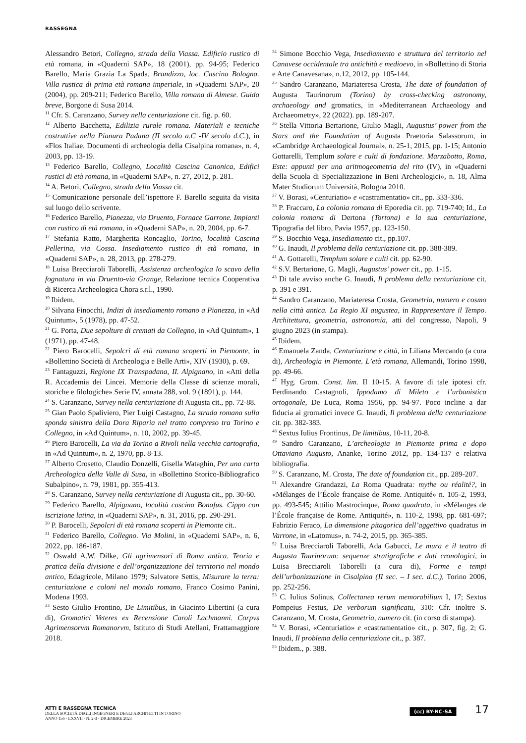RASSEGNA
Alessandro Betori, Collegno, strada della Viassa. Edificio rustico di età romana, in «Quaderni SAP», 18 (2001), pp. 94-95; Federico Barello, Maria Grazia La Spada, Brandizzo, loc. Cascina Bologna. Villa rustica di prima età romana imperiale, in «Quaderni SAP», 20 (2004), pp. 209-211; Federico Barello, Villa romana di Almese. Guida breve, Borgone di Susa 2014.
<sup>11</sup> Cfr. S. Caranzano, Survey nella centuriazione cit. fig. p. 60.
<sup>12</sup> Alberto Bacchetta, Edilizia rurale romana. Materiali e tecniche costruttive nella Pianura Padana (II secolo a.C -IV secolo d.C.), in «Flos Italiae. Documenti di archeologia della Cisalpina romana», n. 4, 2003, pp. 13-19.
<sup>13</sup> Federico Barello, Collegno, Località Cascina Canonica, Edifici rustici di età romana, in «Quaderni SAP», n. 27, 2012, p. 281.
<sup>14</sup> A. Betori, Collegno, strada della Viassa cit.
<sup>15</sup> Comunicazione personale dell’ispettore F. Barello seguita da visita sul luogo dello scrivente.
<sup>16</sup> Federico Barello, Pianezza, via Druento, Fornace Garrone. Impianti con rustico di età romana, in «Quaderni SAP», n. 20, 2004, pp. 6-7.
<sup>17</sup> Stefania Ratto, Margherita Roncaglio, Torino, località Cascina Pellerina, via Cossa. Insediamento rustico di età romana, in «Quaderni SAP», n. 28, 2013, pp. 278-279.
<sup>18</sup> Luisa Brecciaroli Taborelli, Assistenza archeologica lo scavo della fognatura in via Druento-via Grange, Relazione tecnica Cooperativa di Ricerca Archeologica Chora s.r.l., 1990.
<sup>19</sup> Ibidem.
<sup>20</sup> Silvana Finocchi, Indizi di insediamento romano a Pianezza, in «Ad Quintum», 5 (1978), pp. 47-52.
<sup>21</sup> G. Porta, Due sepolture di cremati da Collegno, in «Ad Quintum», 1 (1971), pp. 47-48.
<sup>22</sup> Piero Barocelli, Sepolcri di età romana scoperti in Piemonte, in «Bollettino Società di Archeologia e Belle Arti», XIV (1930), p. 69.
<sup>23</sup> Fantaguzzi, Regione IX Transpadana, II. Alpignano, in «Atti della R. Accademia dei Lincei. Memorie della Classe di scienze morali, storiche e filologiche» Serie IV, annata 288, vol. 9 (1891), p. 144.
<sup>24</sup> S. Caranzano, Survey nella centuriazione di Augusta cit., pp. 72-88.
<sup>25</sup> Gian Paolo Spaliviero, Pier Luigi Castagno, La strada romana sulla sponda sinistra della Dora Riparia nel tratto compreso tra Torino e Collegno, in «Ad Quintum», n. 10, 2002, pp. 39-45.
<sup>26</sup> Piero Barocelli, La via da Torino a Rivoli nella vecchia cartografia, in «Ad Quintum», n. 2, 1970, pp. 8-13.
<sup>27</sup> Alberto Crosetto, Claudio Donzelli, Gisella Wataghin, Per una carta Archeologica della Valle di Susa, in «Bollettino Storico-Bibliografico Subalpino», n. 79, 1981, pp. 355-413.
<sup>28</sup> S. Caranzano, Survey nella centuriazione di Augusta cit., pp. 30-60.
<sup>29</sup> Federico Barello, Alpignano, località cascina Bonafus. Cippo con iscrizione latina, in «Quaderni SAP», n. 31, 2016, pp. 290-291.
<sup>30</sup> P. Barocelli, Sepolcri di età romana scoperti in Piemonte cit..
<sup>31</sup> Federico Barello, Collegno. Via Molini, in «Quaderni SAP», n. 6, 2022, pp. 186-187.
<sup>32</sup> Oswald A.W. Dilke, Gli agrimensori di Roma antica. Teoria e pratica della divisione e dell’organizzazione del territorio nel mondo antico, Edagricole, Milano 1979; Salvatore Settis, Misurare la terra: centuriazione e coloni nel mondo romano, Franco Cosimo Panini, Modena 1993.
<sup>33</sup> Sesto Giulio Frontino, De Limitibus, in Giacinto Libertini (a cura di), Gromatici Veteres ex Recensione Caroli Lachmanni. Corpvs Agrimensorvm Romanorvm, Istituto di Studi Atellani, Frattamaggiore 2018.
<sup>34</sup> Simone Bocchio Vega, Insediamento e struttura del territorio nel Canavese occidentale tra antichità e medioevo, in «Bollettino di Storia e Arte Canavesana», n.12, 2012, pp. 105-144.
<sup>35</sup> Sandro Caranzano, Mariateresa Crosta, The date of foundation of Augusta Taurinorum (Torino) by cross-checking astronomy, archaeology and gromatics, in «Mediterranean Archaeology and Archaeometry», 22 (2022). pp. 189-207.
<sup>36</sup> Stella Vittoria Bertarione, Giulio Magli, Augustus’ power from the Stars and the Foundation of Augusta Praetoria Salassorum, in «Cambridge Archaeological Journal», n. 25-1, 2015, pp. 1-15; Antonio Gottarelli, Templum solare e culti di fondazione. Marzabotto, Roma, Este: appunti per una aritmogeometria del rito (IV), in «Quaderni della Scuola di Specializzazione in Beni Archeologici», n. 18, Alma Mater Studiorum Università, Bologna 2010.
<sup>37</sup> V. Borasi, «Centuriatio» e «castramentatio» cit., pp. 333-336.
<sup>38</sup> P. Fraccaro, La colonia romana di Eporedia cit. pp. 719-740; Id., La colonia romana di Dertona (Tortona) e la sua centuriazione, Tipografia del libro, Pavia 1957, pp. 123-150.
<sup>39</sup> S. Bocchio Vega, Insediamento cit., pp.107.
<sup>40</sup> G. Inaudi, Il problema della centuriazione cit. pp. 388-389.
<sup>41</sup> A. Gottarelli, Templum solare e culti cit. pp. 62-90.
<sup>42</sup> S.V. Bertarione, G. Magli, Augustus’ power cit., pp. 1-15.
<sup>43</sup> Di tale avviso anche G. Inaudi, Il problema della centuriazione cit. p. 391 e 391.
<sup>44</sup> Sandro Caranzano, Mariateresa Crosta, Geometria, numero e cosmo nella città antica. La Regio XI augustea, in Rappresentare il Tempo. Architettura, geometria, astronomia, atti del congresso, Napoli, 9 giugno 2023 (in stampa).
<sup>45</sup> Ibidem.
<sup>46</sup> Emanuela Zanda, Centuriazione e città, in Liliana Mercando (a cura di), Archeologia in Piemonte. L’età romana, Allemandi, Torino 1998, pp. 49-66.
<sup>47</sup> Hyg. Grom. Const. lim. II 10-15. A favore di tale ipotesi cfr. Ferdinando Castagnoli, Ippodamo di Mileto e l’urbanistica ortogonale, De Luca, Roma 1956, pp. 94-97. Poco incline a dar fiducia ai gromatici invece G. Inaudi, Il problema della centuriazione cit. pp. 382-383.
<sup>48</sup> Sextus Iulius Frontinus, De limitibus, 10-11, 20-8.
<sup>49</sup> Sandro Caranzano, L’archeologia in Piemonte prima e dopo Ottaviano Augusto, Ananke, Torino 2012, pp. 134-137 e relativa bibliografia.
<sup>50</sup> S. Caranzano, M. Crosta, The date of foundation cit., pp. 289-207.
<sup>51</sup> Alexandre Grandazzi, La Roma Quadrata: mythe ou réalité?, in «Mélanges de l’École française de Rome. Antiquité» n. 105-2, 1993, pp. 493-545; Attilio Mastrocinque, Roma quadrata, in «Mélanges de l’École française de Rome. Antiquité», n. 110-2, 1998, pp. 681-697; Fabrizio Feraco, La dimensione pitagorica dell’aggettivo quadratus in Varrone, in «Latomus», n. 74-2, 2015, pp. 365-385.
<sup>52</sup> Luisa Brecciaroli Taborelli, Ada Gabucci, Le mura e il teatro di Augusta Taurinorum: sequenze stratigrafiche e dati cronologici, in Luisa Brecciaroli Taborelli (a cura di), Forme e tempi dell’urbanizzazione in Cisalpina (II sec. – I sec. d.C.), Torino 2006, pp. 252-256.
<sup>53</sup> C. Iulius Solinus, Collectanea rerum memorabilium I, 17; Sextus Pompeius Festus, De verborum significatu, 310: Cfr. inoltre S. Caranzano, M. Crosta, Geometria, numero cit. (in corso di stampa).
<sup>54</sup> V. Borasi, «Centuriatio» e «castramentatio» cit., p. 307, fig. 2; G. Inaudi, Il problema della centuriazione cit., p. 387.
<sup>55</sup> Ibidem., p. 388.
ATTI E RASSEGNA TECNICA
DELLA SOCIETÀ DEGLI INGEGNERI E DEGLI ARCHITETTI IN TORINO
ANNO 156 - LXXVII - N. 2-3 - DICEMBRE 2023
(cc) BY-NC-SA 17